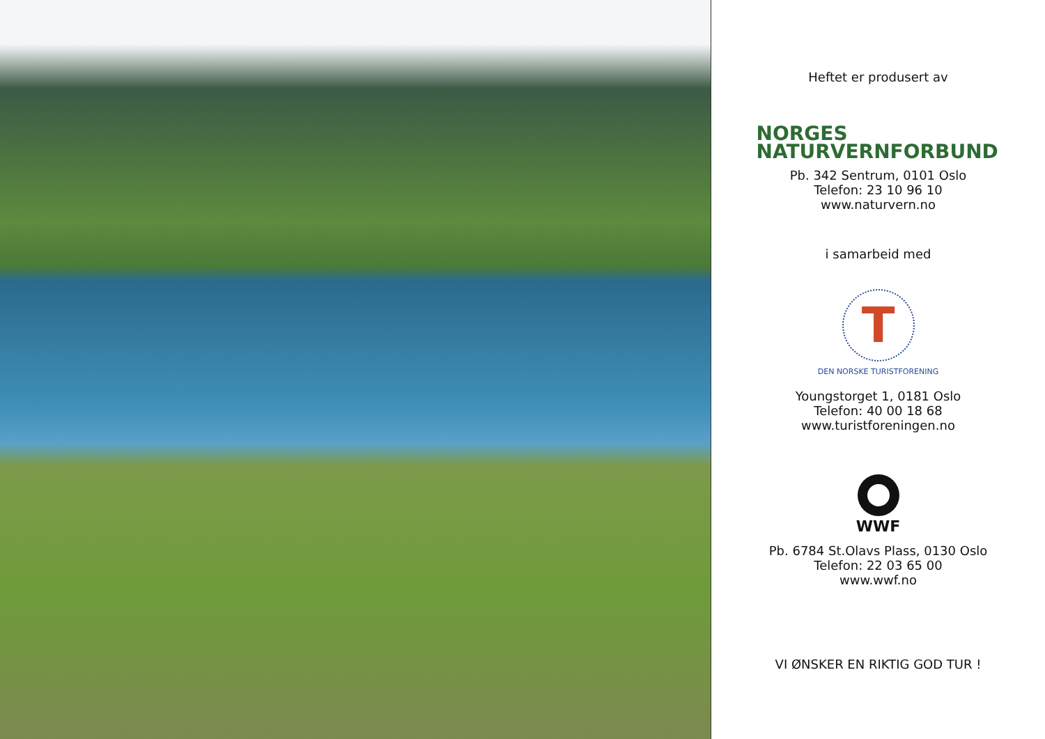Heftet er produsert av
NORGES
NATURVERNFORBUND
Pb. 342 Sentrum, 0101 Oslo
Telefon: 23 10 96 10
www.naturvern.no
i samarbeid med
T
DEN NORSKE TURISTFORENING
Youngstorget 1, 0181 Oslo
Telefon: 40 00 18 68
www.turistforeningen.no
WWF
Pb. 6784 St.Olavs Plass, 0130 Oslo
Telefon: 22 03 65 00
www.wwf.no
VI ØNSKER EN RIKTIG GOD TUR !